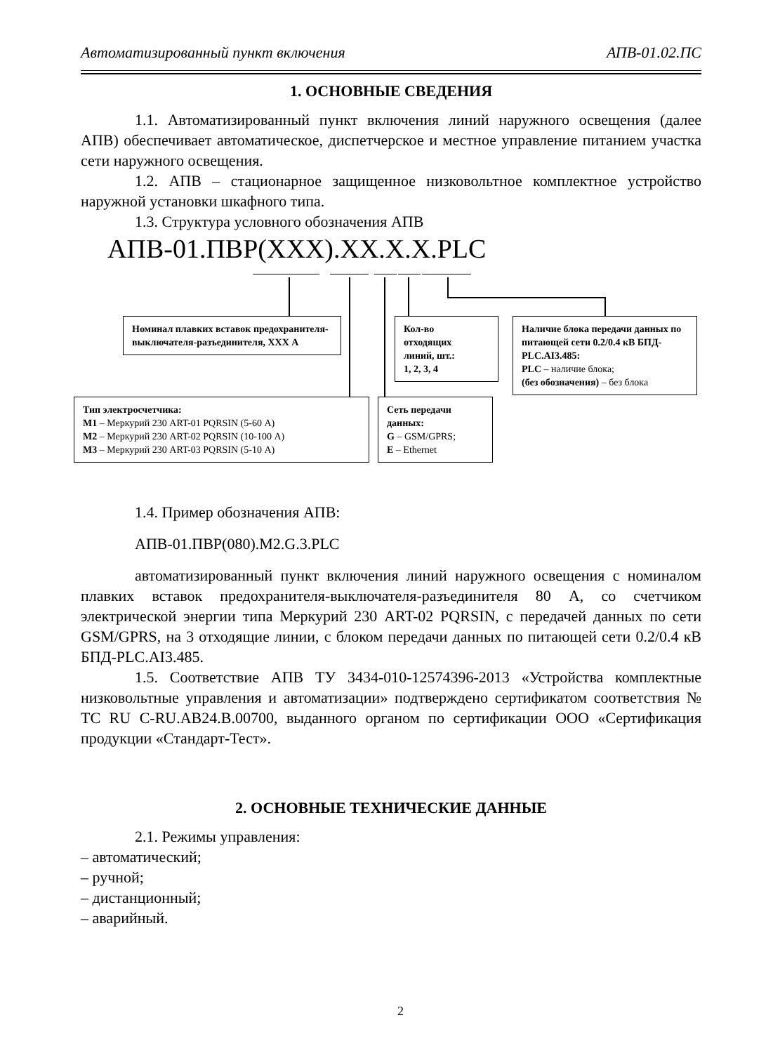Автоматизированный пункт включения АПВ-01.02.ПС
1. ОСНОВНЫЕ СВЕДЕНИЯ
1.1. Автоматизированный пункт включения линий наружного освещения (далее АПВ) обеспечивает автоматическое, диспетчерское и местное управление питанием участка сети наружного освещения.
1.2. АПВ – стационарное защищенное низковольтное комплектное устройство наружной установки шкафного типа.
1.3. Структура условного обозначения АПВ
АПВ-01.ПВР(XXX).XX.X.X.PLC
Номинал плавких вставок предохранителя-выключателя-разъединителя, XXX А
Кол-во
отходящих
линий, шт.:
1, 2, 3, 4
Наличие блока передачи данных по питающей сети 0.2/0.4 кВ БПД-PLC.AI3.485:
PLC – наличие блока;
(без обозначения) – без блока
Тип электросчетчика:
M1 – Меркурий 230 ART-01 PQRSIN (5-60 А)
M2 – Меркурий 230 ART-02 PQRSIN (10-100 А)
M3 – Меркурий 230 ART-03 PQRSIN (5-10 А)
Сеть передачи данных:
G – GSM/GPRS;
E – Ethernet
1.4. Пример обозначения АПВ:
АПВ-01.ПВР(080).M2.G.3.PLC
автоматизированный пункт включения линий наружного освещения с номиналом плавких вставок предохранителя-выключателя-разъединителя 80 А, со счетчиком электрической энергии типа Меркурий 230 ART-02 PQRSIN, с передачей данных по сети GSM/GPRS, на 3 отходящие линии, с блоком передачи данных по питающей сети 0.2/0.4 кВ БПД-PLC.AI3.485.
1.5. Соответствие АПВ ТУ 3434-010-12574396-2013 «Устройства комплектные низковольтные управления и автоматизации» подтверждено сертификатом соответствия № ТС RU C-RU.АВ24.В.00700, выданного органом по сертификации ООО «Сертификация продукции «Стандарт-Тест».
2. ОСНОВНЫЕ ТЕХНИЧЕСКИЕ ДАННЫЕ
2.1. Режимы управления:
– автоматический;
– ручной;
– дистанционный;
– аварийный.
2